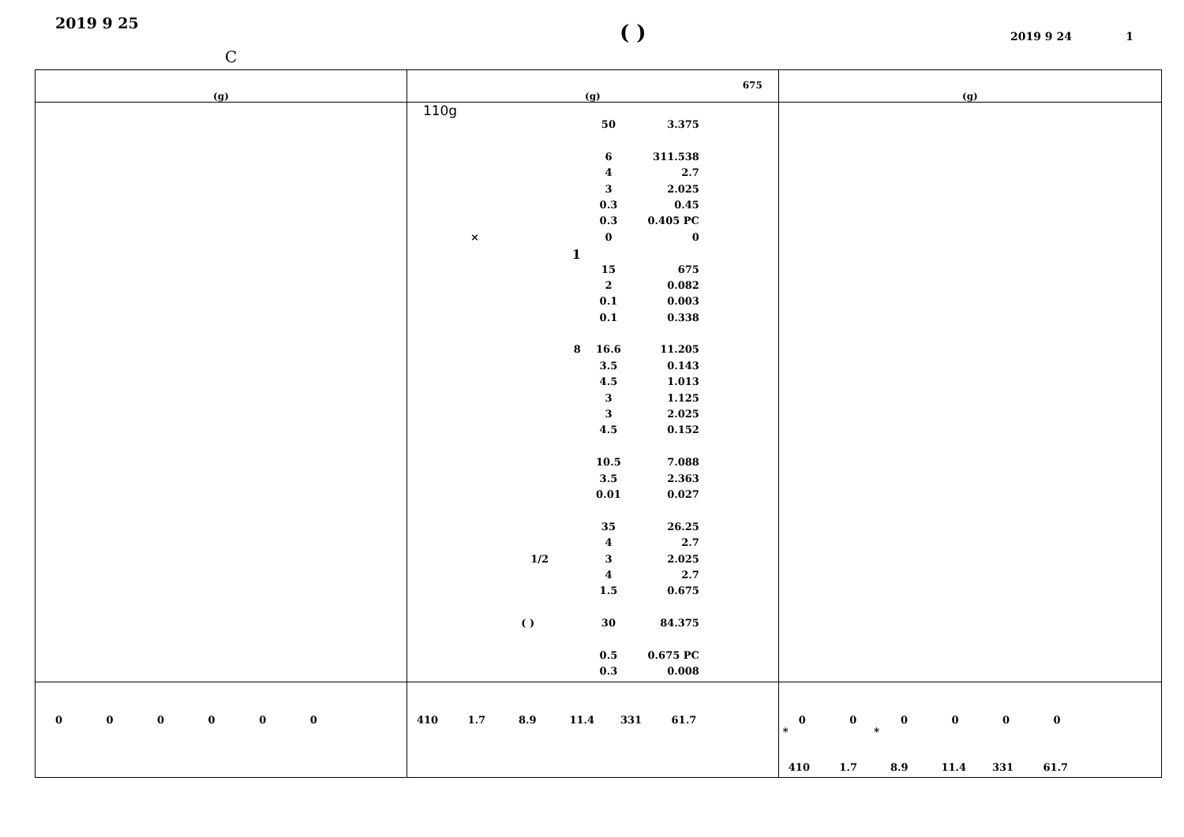2019 9 25 ( ) 2019 9 24 1
C
| (g) | 675 (g) | (g) |
| --- | --- | --- |
| | 110g 50 3.375 6 311.538 4 2.7 3 2.025 0.3 0.45 0.3 0.405 PC × 0 0 1 15 675 2 0.082 0.1 0.003 0.1 0.338 8 16.6 11.205 3.5 0.143 4.5 1.013 3 1.125 3 2.025 4.5 0.152 10.5 7.088 3.5 2.363 0.01 0.027 35 26.25 4 2.7 1/2 3 2.025 4 2.7 1.5 0.675 ( ) 30 84.375 0.5 0.675 PC 0.3 0.008 | |
| 0 0 0 0 0 0 | 410 1.7 8.9 11.4 331 61.7 | 0 0 0 0 0 0 * * 410 1.7 8.9 11.4 331 61.7 |